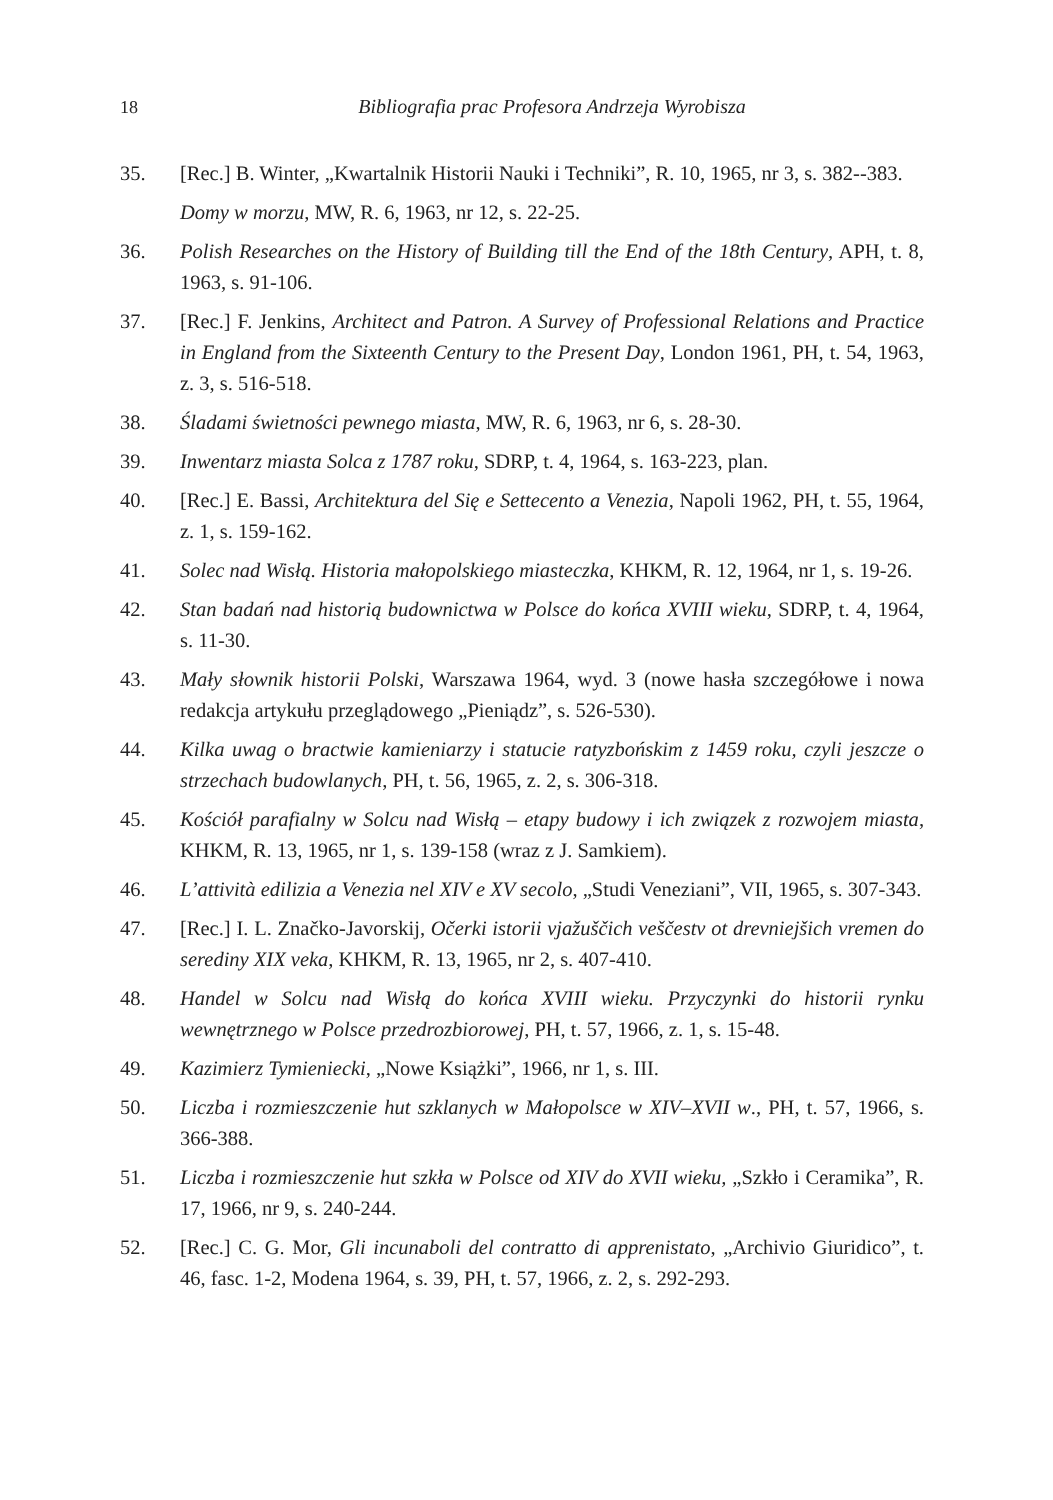18 Bibliografia prac Profesora Andrzeja Wyrobisza
35. [Rec.] B. Winter, „Kwartalnik Historii Nauki i Techniki”, R. 10, 1965, nr 3, s. 382--383.
Domy w morzu, MW, R. 6, 1963, nr 12, s. 22-25.
36. Polish Researches on the History of Building till the End of the 18th Century, APH, t. 8, 1963, s. 91-106.
37. [Rec.] F. Jenkins, Architect and Patron. A Survey of Professional Relations and Practice in England from the Sixteenth Century to the Present Day, London 1961, PH, t. 54, 1963, z. 3, s. 516-518.
38. Śladami świetności pewnego miasta, MW, R. 6, 1963, nr 6, s. 28-30.
39. Inwentarz miasta Solca z 1787 roku, SDRP, t. 4, 1964, s. 163-223, plan.
40. [Rec.] E. Bassi, Architektura del Się e Settecento a Venezia, Napoli 1962, PH, t. 55, 1964, z. 1, s. 159-162.
41. Solec nad Wisłą. Historia małopolskiego miasteczka, KHKM, R. 12, 1964, nr 1, s. 19-26.
42. Stan badań nad historią budownictwa w Polsce do końca XVIII wieku, SDRP, t. 4, 1964, s. 11-30.
43. Mały słownik historii Polski, Warszawa 1964, wyd. 3 (nowe hasła szczegółowe i nowa redakcja artykułu przeglądowego „Pieniądz”, s. 526-530).
44. Kilka uwag o bractwie kamieniarzy i statucie ratyzbońskim z 1459 roku, czyli jeszcze o strzechach budowlanych, PH, t. 56, 1965, z. 2, s. 306-318.
45. Kościół parafialny w Solcu nad Wisłą – etapy budowy i ich związek z rozwojem miasta, KHKM, R. 13, 1965, nr 1, s. 139-158 (wraz z J. Samkiem).
46. L’attività edilizia a Venezia nel XIV e XV secolo, „Studi Veneziani”, VII, 1965, s. 307-343.
47. [Rec.] I. L. Značko-Javorskij, Očerki istorii vjažuščich veščestv ot drevniejšich vremen do serediny XIX veka, KHKM, R. 13, 1965, nr 2, s. 407-410.
48. Handel w Solcu nad Wisłą do końca XVIII wieku. Przyczynki do historii rynku wewnętrznego w Polsce przedrozbiorowej, PH, t. 57, 1966, z. 1, s. 15-48.
49. Kazimierz Tymieniecki, „Nowe Książki”, 1966, nr 1, s. III.
50. Liczba i rozmieszczenie hut szklanych w Małopolsce w XIV–XVII w., PH, t. 57, 1966, s. 366-388.
51. Liczba i rozmieszczenie hut szkła w Polsce od XIV do XVII wieku, „Szkło i Ceramika”, R. 17, 1966, nr 9, s. 240-244.
52. [Rec.] C. G. Mor, Gli incunaboli del contratto di apprenistato, „Archivio Giuridico”, t. 46, fasc. 1-2, Modena 1964, s. 39, PH, t. 57, 1966, z. 2, s. 292-293.